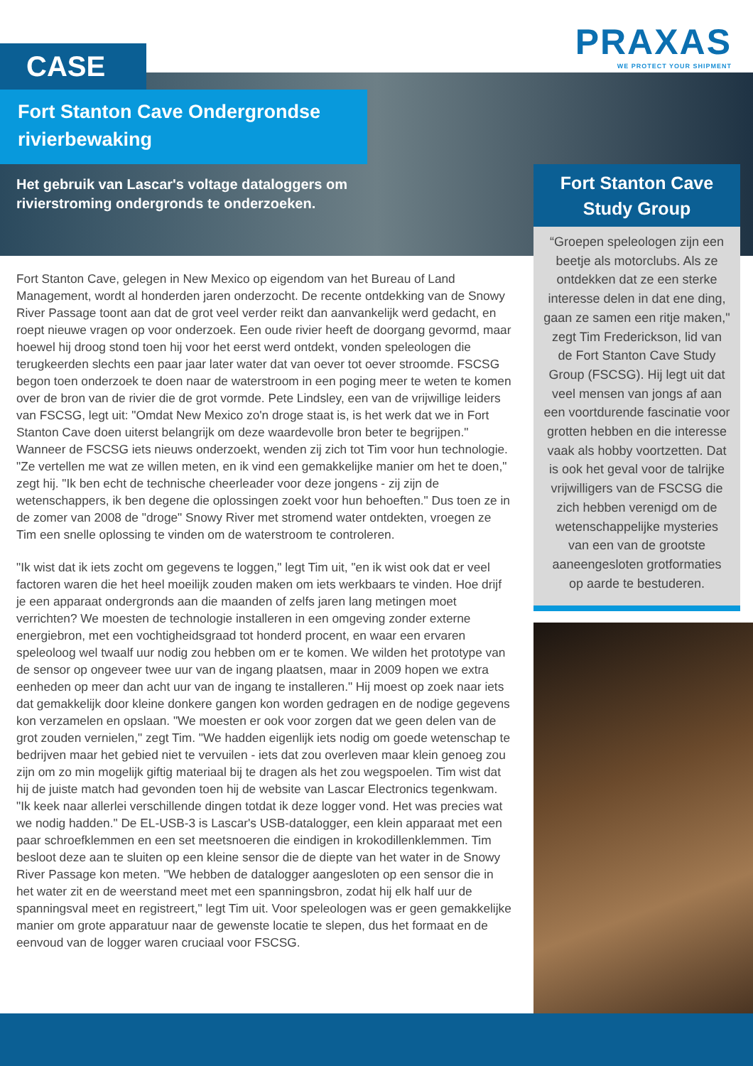PRAXAS
WE PROTECT YOUR SHIPMENT
CASE
Fort Stanton Cave Ondergrondse rivierbewaking
Het gebruik van Lascar's voltage dataloggers om rivierstroming ondergronds te onderzoeken.
Fort Stanton Cave, gelegen in New Mexico op eigendom van het Bureau of Land Management, wordt al honderden jaren onderzocht. De recente ontdekking van de Snowy River Passage toont aan dat de grot veel verder reikt dan aanvankelijk werd gedacht, en roept nieuwe vragen op voor onderzoek. Een oude rivier heeft de doorgang gevormd, maar hoewel hij droog stond toen hij voor het eerst werd ontdekt, vonden speleologen die terugkeerden slechts een paar jaar later water dat van oever tot oever stroomde. FSCSG begon toen onderzoek te doen naar de waterstroom in een poging meer te weten te komen over de bron van de rivier die de grot vormde. Pete Lindsley, een van de vrijwillige leiders van FSCSG, legt uit: "Omdat New Mexico zo'n droge staat is, is het werk dat we in Fort Stanton Cave doen uiterst belangrijk om deze waardevolle bron beter te begrijpen." Wanneer de FSCSG iets nieuws onderzoekt, wenden zij zich tot Tim voor hun technologie. "Ze vertellen me wat ze willen meten, en ik vind een gemakkelijke manier om het te doen," zegt hij. "Ik ben echt de technische cheerleader voor deze jongens - zij zijn de wetenschappers, ik ben degene die oplossingen zoekt voor hun behoeften." Dus toen ze in de zomer van 2008 de "droge" Snowy River met stromend water ontdekten, vroegen ze Tim een snelle oplossing te vinden om de waterstroom te controleren.
"Ik wist dat ik iets zocht om gegevens te loggen," legt Tim uit, "en ik wist ook dat er veel factoren waren die het heel moeilijk zouden maken om iets werkbaars te vinden. Hoe drijf je een apparaat ondergronds aan die maanden of zelfs jaren lang metingen moet verrichten? We moesten de technologie installeren in een omgeving zonder externe energiebron, met een vochtigheidsgraad tot honderd procent, en waar een ervaren speleoloog wel twaalf uur nodig zou hebben om er te komen. We wilden het prototype van de sensor op ongeveer twee uur van de ingang plaatsen, maar in 2009 hopen we extra eenheden op meer dan acht uur van de ingang te installeren." Hij moest op zoek naar iets dat gemakkelijk door kleine donkere gangen kon worden gedragen en de nodige gegevens kon verzamelen en opslaan. "We moesten er ook voor zorgen dat we geen delen van de grot zouden vernielen," zegt Tim. "We hadden eigenlijk iets nodig om goede wetenschap te bedrijven maar het gebied niet te vervuilen - iets dat zou overleven maar klein genoeg zou zijn om zo min mogelijk giftig materiaal bij te dragen als het zou wegspoelen. Tim wist dat hij de juiste match had gevonden toen hij de website van Lascar Electronics tegenkwam. "Ik keek naar allerlei verschillende dingen totdat ik deze logger vond. Het was precies wat we nodig hadden." De EL-USB-3 is Lascar's USB-datalogger, een klein apparaat met een paar schroefklemmen en een set meetsnoeren die eindigen in krokodillenklemmen. Tim besloot deze aan te sluiten op een kleine sensor die de diepte van het water in de Snowy River Passage kon meten. "We hebben de datalogger aangesloten op een sensor die in het water zit en de weerstand meet met een spanningsbron, zodat hij elk half uur de spanningsval meet en registreert," legt Tim uit. Voor speleologen was er geen gemakkelijke manier om grote apparatuur naar de gewenste locatie te slepen, dus het formaat en de eenvoud van de logger waren cruciaal voor FSCSG.
Fort Stanton Cave Study Group
“Groepen speleologen zijn een beetje als motorclubs. Als ze ontdekken dat ze een sterke interesse delen in dat ene ding, gaan ze samen een ritje maken," zegt Tim Frederickson, lid van de Fort Stanton Cave Study Group (FSCSG). Hij legt uit dat veel mensen van jongs af aan een voortdurende fascinatie voor grotten hebben en die interesse vaak als hobby voortzetten. Dat is ook het geval voor de talrijke vrijwilligers van de FSCSG die zich hebben verenigd om de wetenschappelijke mysteries van een van de grootste aaneengesloten grotformaties op aarde te bestuderen.